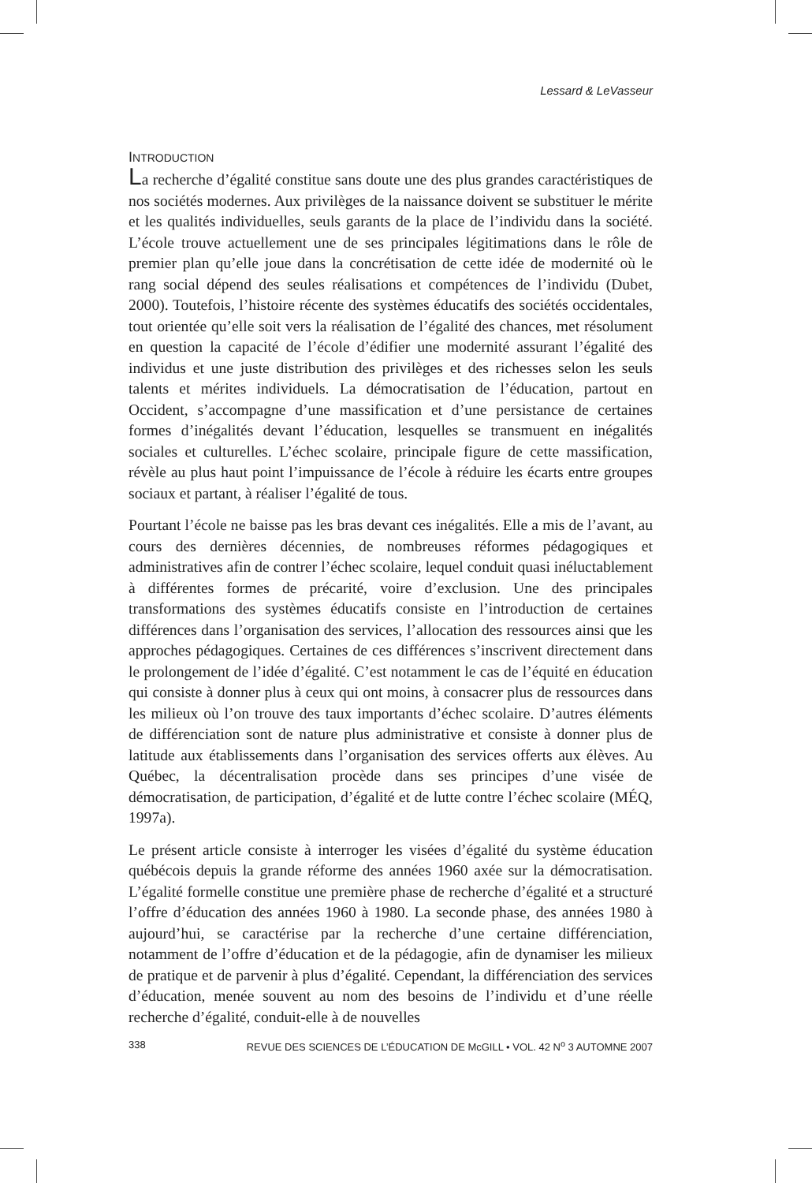Lessard & LeVasseur
INTRODUCTION
La recherche d’égalité constitue sans doute une des plus grandes caractéristiques de nos sociétés modernes. Aux privilèges de la naissance doivent se substituer le mérite et les qualités individuelles, seuls garants de la place de l’individu dans la société. L’école trouve actuellement une de ses principales légitimations dans le rôle de premier plan qu’elle joue dans la concrétisation de cette idée de modernité où le rang social dépend des seules réalisations et compétences de l’individu (Dubet, 2000). Toutefois, l’histoire récente des systèmes éducatifs des sociétés occidentales, tout orientée qu’elle soit vers la réalisation de l’égalité des chances, met résolument en question la capacité de l’école d’édifier une modernité assurant l’égalité des individus et une juste distribution des privilèges et des richesses selon les seuls talents et mérites individuels. La démocratisation de l’éducation, partout en Occident, s’accompagne d’une massification et d’une persistance de certaines formes d’inégalités devant l’éducation, lesquelles se transmuent en inégalités sociales et culturelles. L’échec scolaire, principale figure de cette massification, révèle au plus haut point l’impuissance de l’école à réduire les écarts entre groupes sociaux et partant, à réaliser l’égalité de tous.
Pourtant l’école ne baisse pas les bras devant ces inégalités. Elle a mis de l’avant, au cours des dernières décennies, de nombreuses réformes pédagogiques et administratives afin de contrer l’échec scolaire, lequel conduit quasi inéluctablement à différentes formes de précarité, voire d’exclusion. Une des principales transformations des systèmes éducatifs consiste en l’introduction de certaines différences dans l’organisation des services, l’allocation des ressources ainsi que les approches pédagogiques. Certaines de ces différences s’inscrivent directement dans le prolongement de l’idée d’égalité. C’est notamment le cas de l’équité en éducation qui consiste à donner plus à ceux qui ont moins, à consacrer plus de ressources dans les milieux où l’on trouve des taux importants d’échec scolaire. D’autres éléments de différenciation sont de nature plus administrative et consiste à donner plus de latitude aux établissements dans l’organisation des services offerts aux élèves. Au Québec, la décentralisation procède dans ses principes d’une visée de démocratisation, de participation, d’égalité et de lutte contre l’échec scolaire (MÉQ, 1997a).
Le présent article consiste à interroger les visées d’égalité du système éducation québécois depuis la grande réforme des années 1960 axée sur la démocratisation. L’égalité formelle constitue une première phase de recherche d’égalité et a structuré l’offre d’éducation des années 1960 à 1980. La seconde phase, des années 1980 à aujourd’hui, se caractérise par la recherche d’une certaine différenciation, notamment de l’offre d’éducation et de la pédagogie, afin de dynamiser les milieux de pratique et de parvenir à plus d’égalité. Cependant, la différenciation des services d’éducation, menée souvent au nom des besoins de l’individu et d’une réelle recherche d’égalité, conduit-elle à de nouvelles
338 REVUE DES SCIENCES DE L’ÉDUCATION DE McGILL • VOL. 42 N<sup>o</sup> 3 AUTOMNE 2007